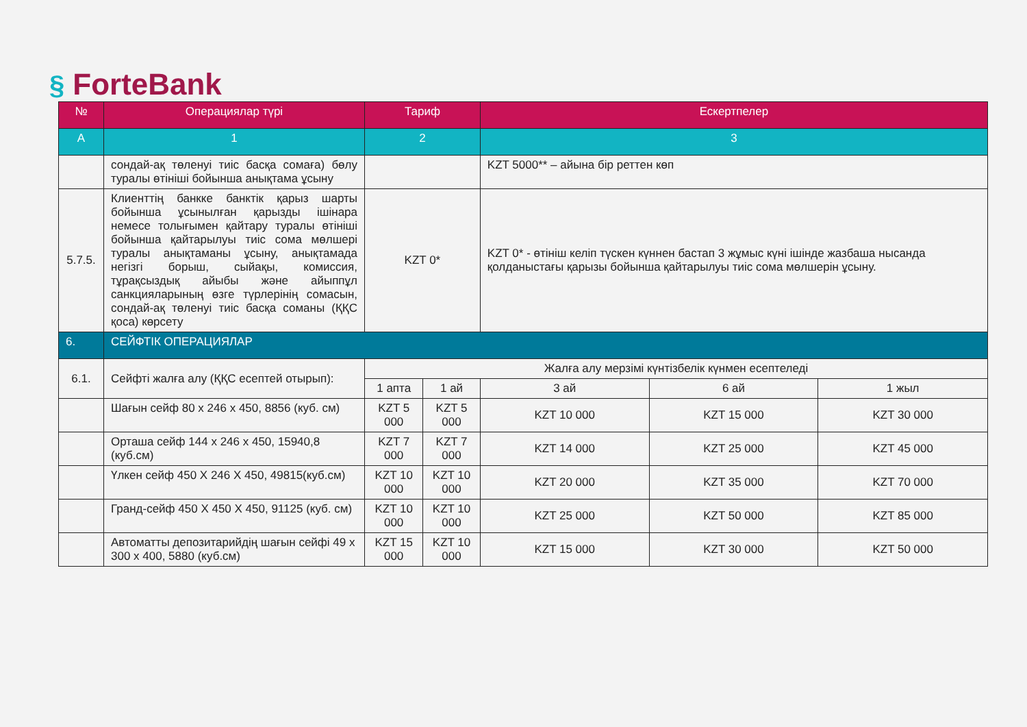§ ForteBank
| № | Операциялар түрі | Тариф | | Ескертпелер | | |
| --- | --- | --- | --- | --- | --- | --- |
| А | 1 | 2 | | 3 | | |
| | сондай-ақ төленуі тиіс басқа сомаға) бөлу туралы өтініші бойынша анықтама ұсыну | | | KZT 5000** – айына бір реттен көп | | |
| 5.7.5. | Клиенттің банкке банктік қарыз шарты бойынша ұсынылған қарызды ішінара немесе толығымен қайтару туралы өтініші бойынша қайтарылуы тиіс сома мөлшері туралы анықтаманы ұсыну, анықтамада негізгі борыш, сыйақы, комиссия, тұрақсыздық айыбы және айыппұл санкцияларының өзге түрлерінің сомасын, сондай-ақ төленуі тиіс басқа соманы (ҚҚС қоса) көрсету | KZT 0* | | KZT 0* - өтініш келіп түскен күннен бастап 3 жұмыс күні ішінде жазбаша нысанда қолданыстағы қарызы бойынша қайтарылуы тиіс сома мөлшерін ұсыну. | | |
| 6. | СЕЙФТІК ОПЕРАЦИЯЛАР | | | | | |
| 6.1. | Сейфті жалға алу (ҚҚС есептей отырып): | Жалға алу мерзімі күнтізбелік күнмен есептеледі | | | | |
| | | 1 апта | 1 ай | 3 ай | 6 ай | 1 жыл |
| | Шағын сейф 80 x 246 x 450, 8856 (куб. см) | KZT 5 000 | KZT 5 000 | KZT 10 000 | KZT 15 000 | KZT 30 000 |
| | Орташа сейф 144 x 246 x 450, 15940,8 (куб.см) | KZT 7 000 | KZT 7 000 | KZT 14 000 | KZT 25 000 | KZT 45 000 |
| | Үлкен сейф 450 X 246 X 450, 49815(куб.см) | KZT 10 000 | KZT 10 000 | KZT 20 000 | KZT 35 000 | KZT 70 000 |
| | Гранд-сейф 450 X 450 X 450, 91125 (куб. см) | KZT 10 000 | KZT 10 000 | KZT 25 000 | KZT 50 000 | KZT 85 000 |
| | Автоматты депозитарийдің шағын сейфі 49 x 300 x 400, 5880 (куб.см) | KZT 15 000 | KZT 10 000 | KZT 15 000 | KZT 30 000 | KZT 50 000 |